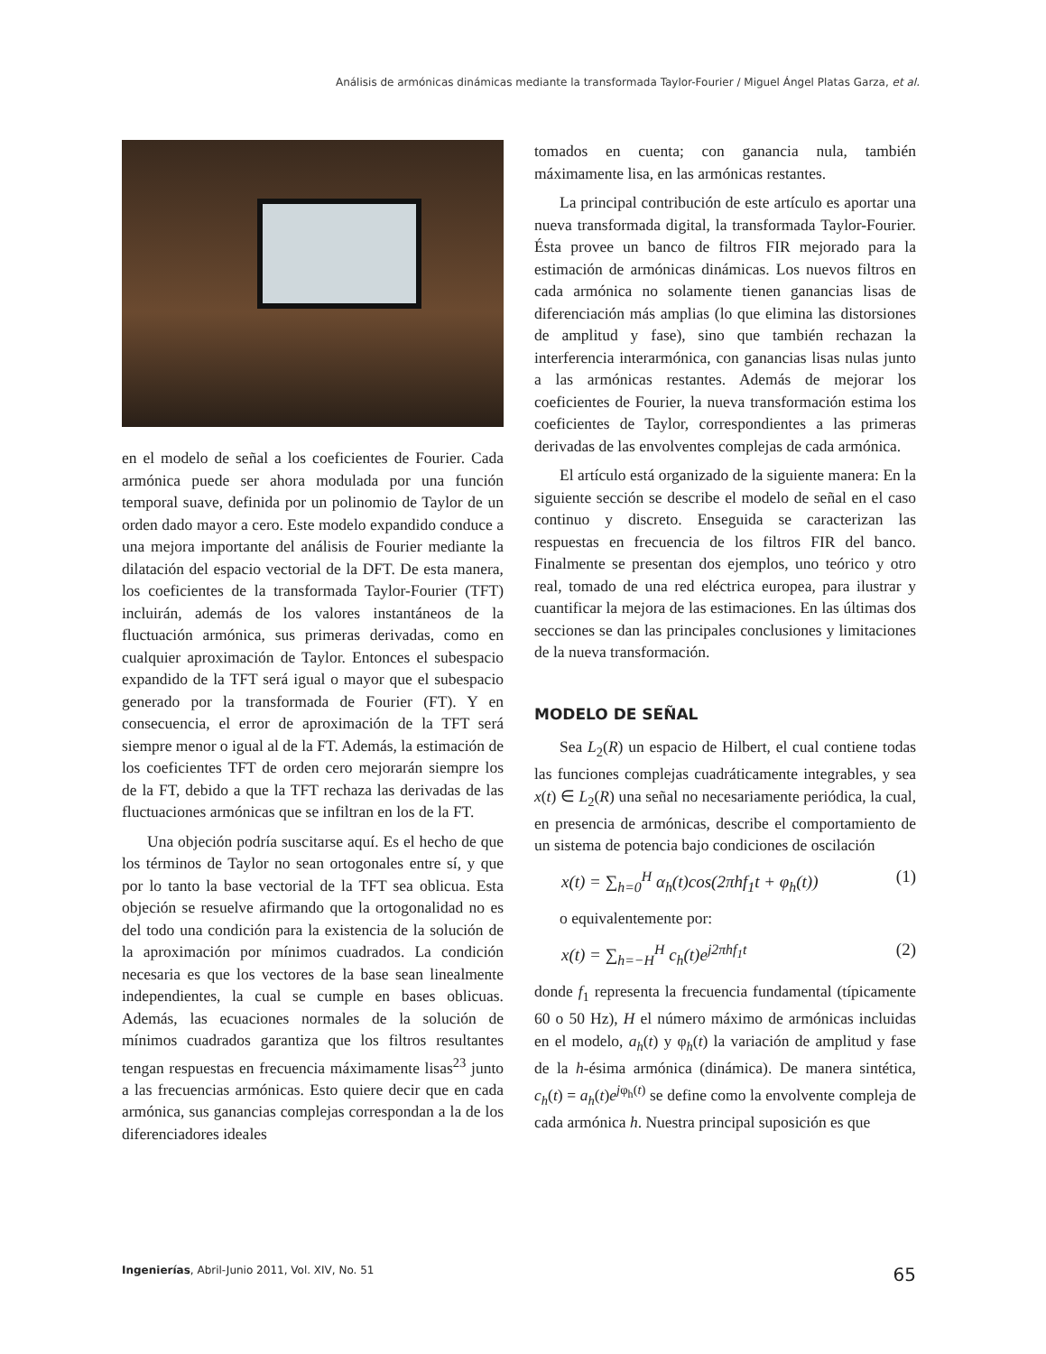Análisis de armónicas dinámicas mediante la transformada Taylor-Fourier / Miguel Ángel Platas Garza, et al.
en el modelo de señal a los coeficientes de Fourier. Cada armónica puede ser ahora modulada por una función temporal suave, definida por un polinomio de Taylor de un orden dado mayor a cero. Este modelo expandido conduce a una mejora importante del análisis de Fourier mediante la dilatación del espacio vectorial de la DFT. De esta manera, los coeficientes de la transformada Taylor-Fourier (TFT) incluirán, además de los valores instantáneos de la fluctuación armónica, sus primeras derivadas, como en cualquier aproximación de Taylor. Entonces el subespacio expandido de la TFT será igual o mayor que el subespacio generado por la transformada de Fourier (FT). Y en consecuencia, el error de aproximación de la TFT será siempre menor o igual al de la FT. Además, la estimación de los coeficientes TFT de orden cero mejorarán siempre los de la FT, debido a que la TFT rechaza las derivadas de las fluctuaciones armónicas que se infiltran en los de la FT.
Una objeción podría suscitarse aquí. Es el hecho de que los términos de Taylor no sean ortogonales entre sí, y que por lo tanto la base vectorial de la TFT sea oblicua. Esta objeción se resuelve afirmando que la ortogonalidad no es del todo una condición para la existencia de la solución de la aproximación por mínimos cuadrados. La condición necesaria es que los vectores de la base sean linealmente independientes, la cual se cumple en bases oblicuas. Además, las ecuaciones normales de la solución de mínimos cuadrados garantiza que los filtros resultantes tengan respuestas en frecuencia máximamente lisas<sup>23</sup> junto a las frecuencias armónicas. Esto quiere decir que en cada armónica, sus ganancias complejas correspondan a la de los diferenciadores ideales
tomados en cuenta; con ganancia nula, también máximamente lisa, en las armónicas restantes.
La principal contribución de este artículo es aportar una nueva transformada digital, la transformada Taylor-Fourier. Ésta provee un banco de filtros FIR mejorado para la estimación de armónicas dinámicas. Los nuevos filtros en cada armónica no solamente tienen ganancias lisas de diferenciación más amplias (lo que elimina las distorsiones de amplitud y fase), sino que también rechazan la interferencia interarmónica, con ganancias lisas nulas junto a las armónicas restantes. Además de mejorar los coeficientes de Fourier, la nueva transformación estima los coeficientes de Taylor, correspondientes a las primeras derivadas de las envolventes complejas de cada armónica.
El artículo está organizado de la siguiente manera: En la siguiente sección se describe el modelo de señal en el caso continuo y discreto. Enseguida se caracterizan las respuestas en frecuencia de los filtros FIR del banco. Finalmente se presentan dos ejemplos, uno teórico y otro real, tomado de una red eléctrica europea, para ilustrar y cuantificar la mejora de las estimaciones. En las últimas dos secciones se dan las principales conclusiones y limitaciones de la nueva transformación.
MODELO DE SEÑAL
Sea L<sub>2</sub>(R) un espacio de Hilbert, el cual contiene todas las funciones complejas cuadráticamente integrables, y sea x(t) ∈ L<sub>2</sub>(R) una señal no necesariamente periódica, la cual, en presencia de armónicas, describe el comportamiento de un sistema de potencia bajo condiciones de oscilación
x(t) = ∑<sub>h=0</sub><sup>H</sup> α<sub>h</sub>(t)cos(2πhf<sub>1</sub>t + φ<sub>h</sub>(t)) (1)
o equivalentemente por:
x(t) = ∑<sub>h=−H</sub><sup>H</sup> c<sub>h</sub>(t)e<sup>j2πhf<sub>1</sub>t</sup> (2)
donde f<sub>1</sub> representa la frecuencia fundamental (típicamente 60 o 50 Hz), H el número máximo de armónicas incluidas en el modelo, a<sub>h</sub>(t) y φ<sub>h</sub>(t) la variación de amplitud y fase de la h-ésima armónica (dinámica). De manera sintética, c<sub>h</sub>(t) = a<sub>h</sub>(t)e<sup>jφ<sub>h</sub>(t)</sup> se define como la envolvente compleja de cada armónica h. Nuestra principal suposición es que
Ingenierías, Abril-Junio 2011, Vol. XIV, No. 51 65